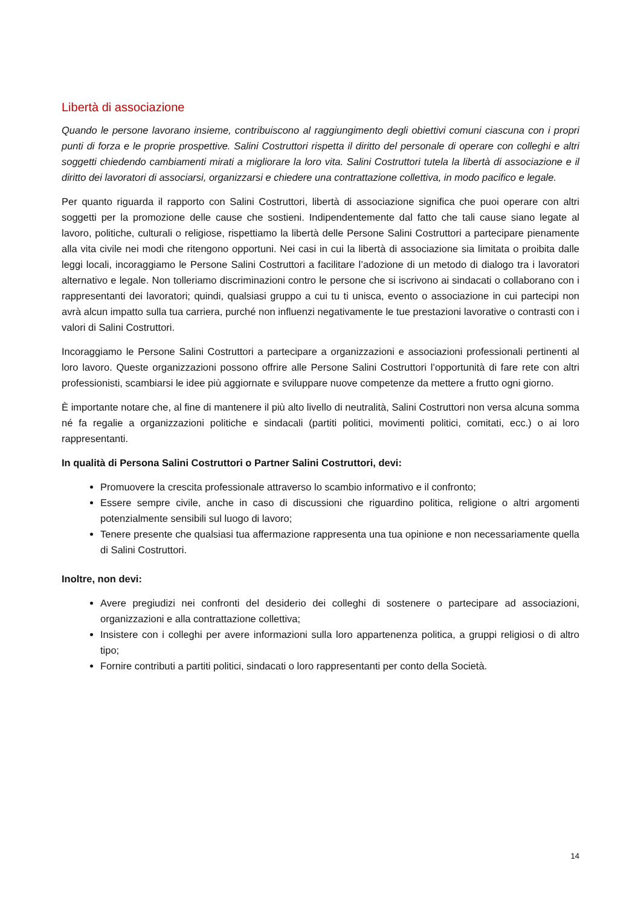Libertà di associazione
Quando le persone lavorano insieme, contribuiscono al raggiungimento degli obiettivi comuni ciascuna con i propri punti di forza e le proprie prospettive. Salini Costruttori rispetta il diritto del personale di operare con colleghi e altri soggetti chiedendo cambiamenti mirati a migliorare la loro vita. Salini Costruttori tutela la libertà di associazione e il diritto dei lavoratori di associarsi, organizzarsi e chiedere una contrattazione collettiva, in modo pacifico e legale.
Per quanto riguarda il rapporto con Salini Costruttori, libertà di associazione significa che puoi operare con altri soggetti per la promozione delle cause che sostieni. Indipendentemente dal fatto che tali cause siano legate al lavoro, politiche, culturali o religiose, rispettiamo la libertà delle Persone Salini Costruttori a partecipare pienamente alla vita civile nei modi che ritengono opportuni. Nei casi in cui la libertà di associazione sia limitata o proibita dalle leggi locali, incoraggiamo le Persone Salini Costruttori a facilitare l’adozione di un metodo di dialogo tra i lavoratori alternativo e legale. Non tolleriamo discriminazioni contro le persone che si iscrivono ai sindacati o collaborano con i rappresentanti dei lavoratori; quindi, qualsiasi gruppo a cui tu ti unisca, evento o associazione in cui partecipi non avrà alcun impatto sulla tua carriera, purché non influenzi negativamente le tue prestazioni lavorative o contrasti con i valori di Salini Costruttori.
Incoraggiamo le Persone Salini Costruttori a partecipare a organizzazioni e associazioni professionali pertinenti al loro lavoro. Queste organizzazioni possono offrire alle Persone Salini Costruttori l’opportunità di fare rete con altri professionisti, scambiarsi le idee più aggiornate e sviluppare nuove competenze da mettere a frutto ogni giorno.
È importante notare che, al fine di mantenere il più alto livello di neutralità, Salini Costruttori non versa alcuna somma né fa regalie a organizzazioni politiche e sindacali (partiti politici, movimenti politici, comitati, ecc.) o ai loro rappresentanti.
In qualità di Persona Salini Costruttori o Partner Salini Costruttori, devi:
Promuovere la crescita professionale attraverso lo scambio informativo e il confronto;
Essere sempre civile, anche in caso di discussioni che riguardino politica, religione o altri argomenti potenzialmente sensibili sul luogo di lavoro;
Tenere presente che qualsiasi tua affermazione rappresenta una tua opinione e non necessariamente quella di Salini Costruttori.
Inoltre, non devi:
Avere pregiudizi nei confronti del desiderio dei colleghi di sostenere o partecipare ad associazioni, organizzazioni e alla contrattazione collettiva;
Insistere con i colleghi per avere informazioni sulla loro appartenenza politica, a gruppi religiosi o di altro tipo;
Fornire contributi a partiti politici, sindacati o loro rappresentanti per conto della Società.
14